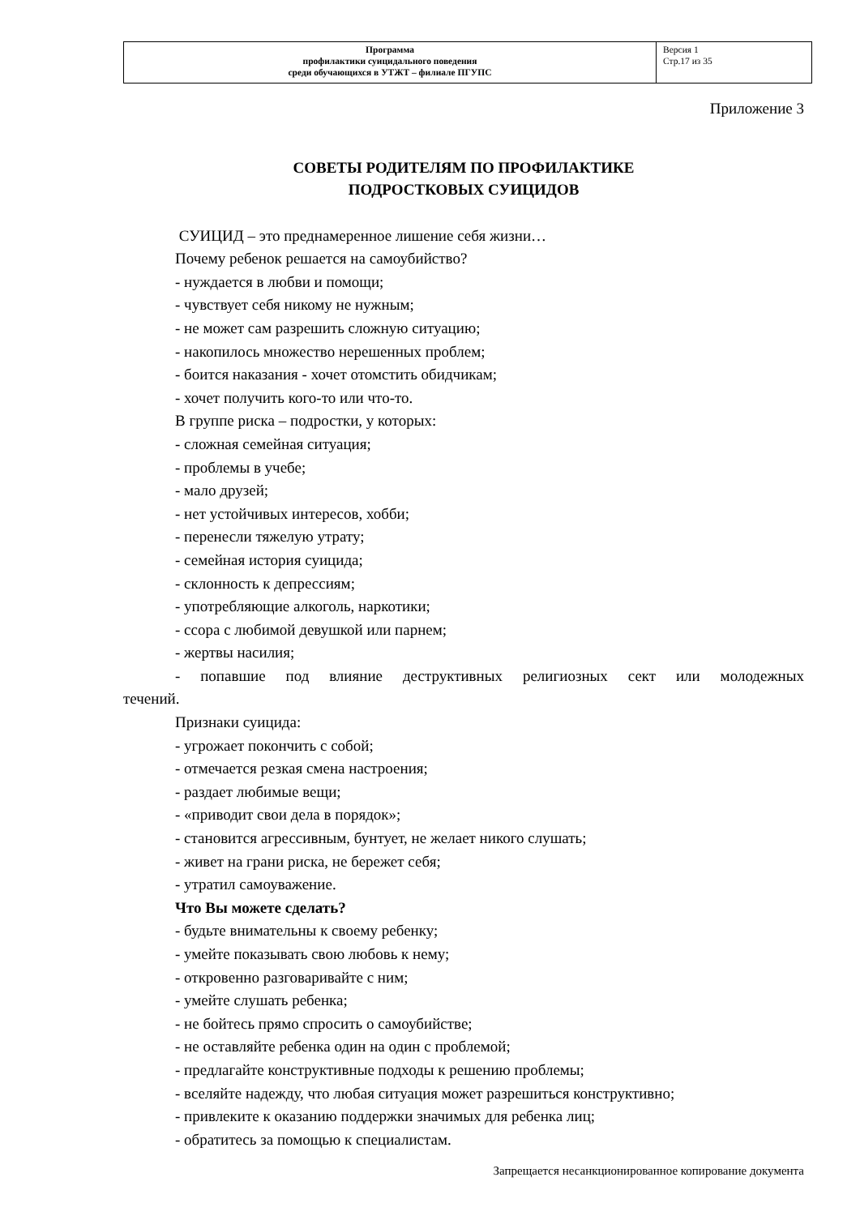| Программа профилактики суицидального поведения среди обучающихся в УТЖТ – филиале ПГУПС | Версия 1 Стр.17 из 35 |
Приложение 3
СОВЕТЫ РОДИТЕЛЯМ ПО ПРОФИЛАКТИКЕ
ПОДРОСТКОВЫХ СУИЦИДОВ
СУИЦИД – это преднамеренное лишение себя жизни…
Почему ребенок решается на самоубийство?
- нуждается в любви и помощи;
- чувствует себя никому не нужным;
- не может сам разрешить сложную ситуацию;
- накопилось множество нерешенных проблем;
- боится наказания - хочет отомстить обидчикам;
- хочет получить кого-то или что-то.
В группе риска – подростки, у которых:
- сложная семейная ситуация;
- проблемы в учебе;
- мало друзей;
- нет устойчивых интересов, хобби;
- перенесли тяжелую утрату;
- семейная история суицида;
- склонность к депрессиям;
- употребляющие алкоголь, наркотики;
- ссора с любимой девушкой или парнем;
- жертвы насилия;
- попавшие под влияние деструктивных религиозных сект или молодежных
течений.
Признаки суицида:
- угрожает покончить с собой;
- отмечается резкая смена настроения;
- раздает любимые вещи;
- «приводит свои дела в порядок»;
- становится агрессивным, бунтует, не желает никого слушать;
- живет на грани риска, не бережет себя;
- утратил самоуважение.
Что Вы можете сделать?
- будьте внимательны к своему ребенку;
- умейте показывать свою любовь к нему;
- откровенно разговаривайте с ним;
- умейте слушать ребенка;
- не бойтесь прямо спросить о самоубийстве;
- не оставляйте ребенка один на один с проблемой;
- предлагайте конструктивные подходы к решению проблемы;
- вселяйте надежду, что любая ситуация может разрешиться конструктивно;
- привлеките к оказанию поддержки значимых для ребенка лиц;
- обратитесь за помощью к специалистам.
Запрещается несанкционированное копирование документа